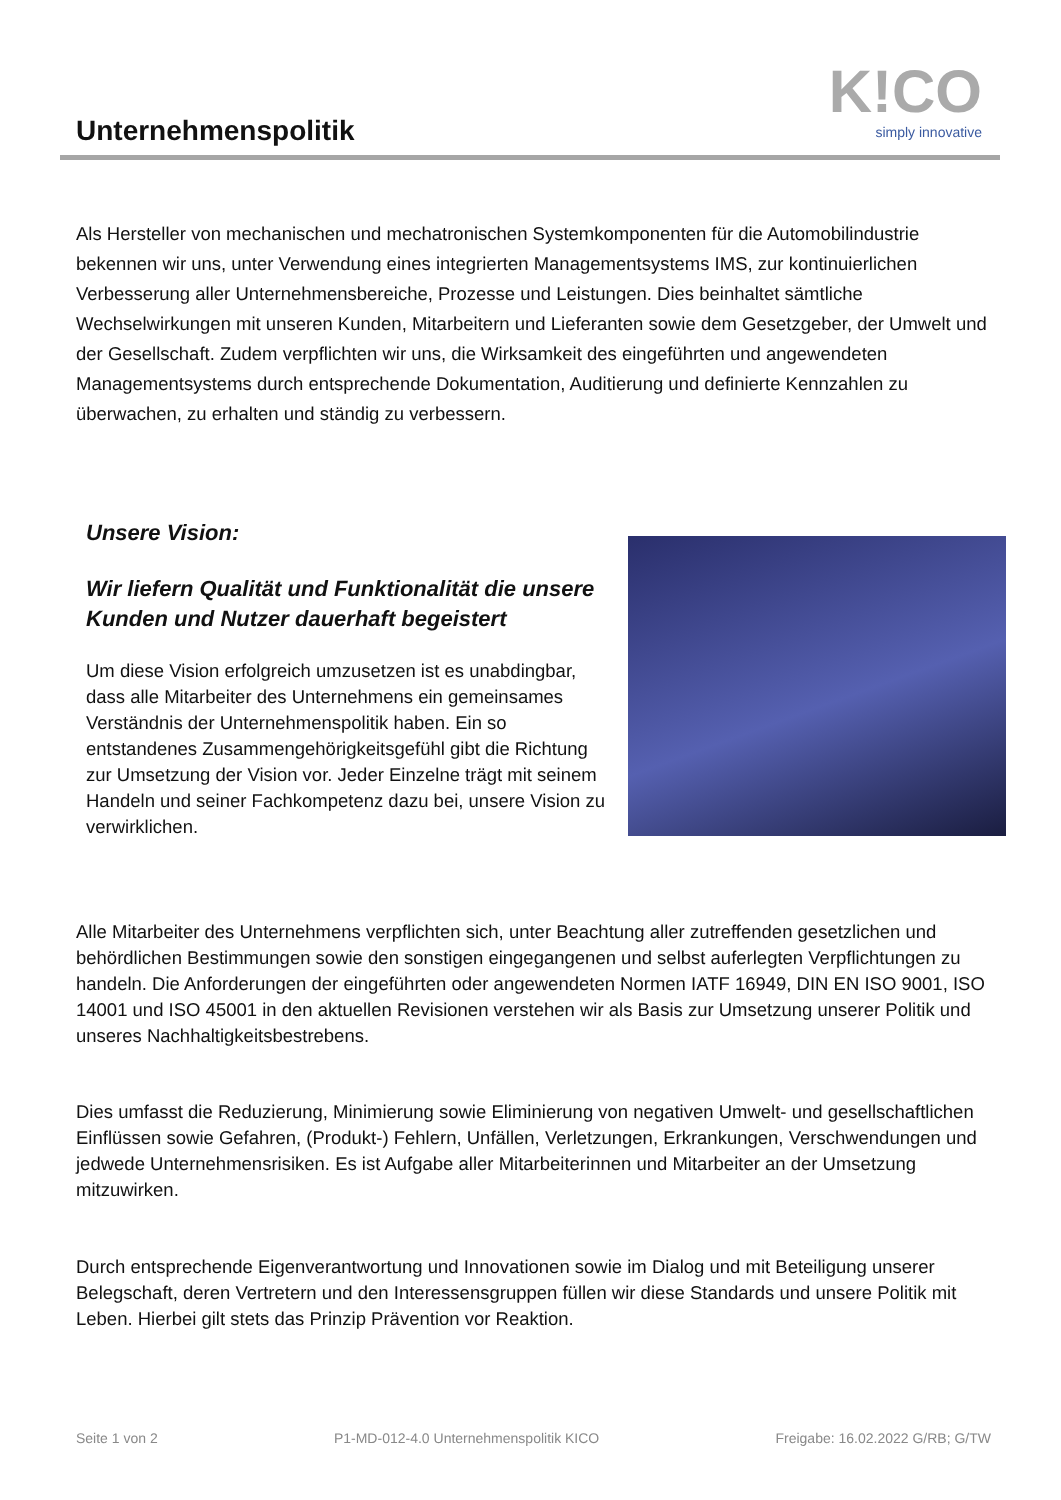Unternehmenspolitik K!CO
simply innovative
Als Hersteller von mechanischen und mechatronischen Systemkomponenten für die Automobilindustrie bekennen wir uns, unter Verwendung eines integrierten Managementsystems IMS, zur kontinuierlichen Verbesserung aller Unternehmensbereiche, Prozesse und Leistungen. Dies beinhaltet sämtliche Wechselwirkungen mit unseren Kunden, Mitarbeitern und Lieferanten sowie dem Gesetzgeber, der Umwelt und der Gesellschaft. Zudem verpflichten wir uns, die Wirksamkeit des eingeführten und angewendeten Managementsystems durch entsprechende Dokumentation, Auditierung und definierte Kennzahlen zu überwachen, zu erhalten und ständig zu verbessern.
Unsere Vision:
Wir liefern Qualität und Funktionalität die unsere Kunden und Nutzer dauerhaft begeistert
Um diese Vision erfolgreich umzusetzen ist es unabdingbar, dass alle Mitarbeiter des Unternehmens ein gemeinsames Verständnis der Unternehmenspolitik haben. Ein so entstandenes Zusammengehörigkeitsgefühl gibt die Richtung zur Umsetzung der Vision vor. Jeder Einzelne trägt mit seinem Handeln und seiner Fachkompetenz dazu bei, unsere Vision zu verwirklichen.
Alle Mitarbeiter des Unternehmens verpflichten sich, unter Beachtung aller zutreffenden gesetzlichen und behördlichen Bestimmungen sowie den sonstigen eingegangenen und selbst auferlegten Verpflichtungen zu handeln. Die Anforderungen der eingeführten oder angewendeten Normen IATF 16949, DIN EN ISO 9001, ISO 14001 und ISO 45001 in den aktuellen Revisionen verstehen wir als Basis zur Umsetzung unserer Politik und unseres Nachhaltigkeitsbestrebens.
Dies umfasst die Reduzierung, Minimierung sowie Eliminierung von negativen Umwelt- und gesellschaftlichen Einflüssen sowie Gefahren, (Produkt-) Fehlern, Unfällen, Verletzungen, Erkrankungen, Verschwendungen und jedwede Unternehmensrisiken. Es ist Aufgabe aller Mitarbeiterinnen und Mitarbeiter an der Umsetzung mitzuwirken.
Durch entsprechende Eigenverantwortung und Innovationen sowie im Dialog und mit Beteiligung unserer Belegschaft, deren Vertretern und den Interessensgruppen füllen wir diese Standards und unsere Politik mit Leben. Hierbei gilt stets das Prinzip Prävention vor Reaktion.
Seite 1 von 2 P1-MD-012-4.0 Unternehmenspolitik KICO Freigabe: 16.02.2022 G/RB; G/TW